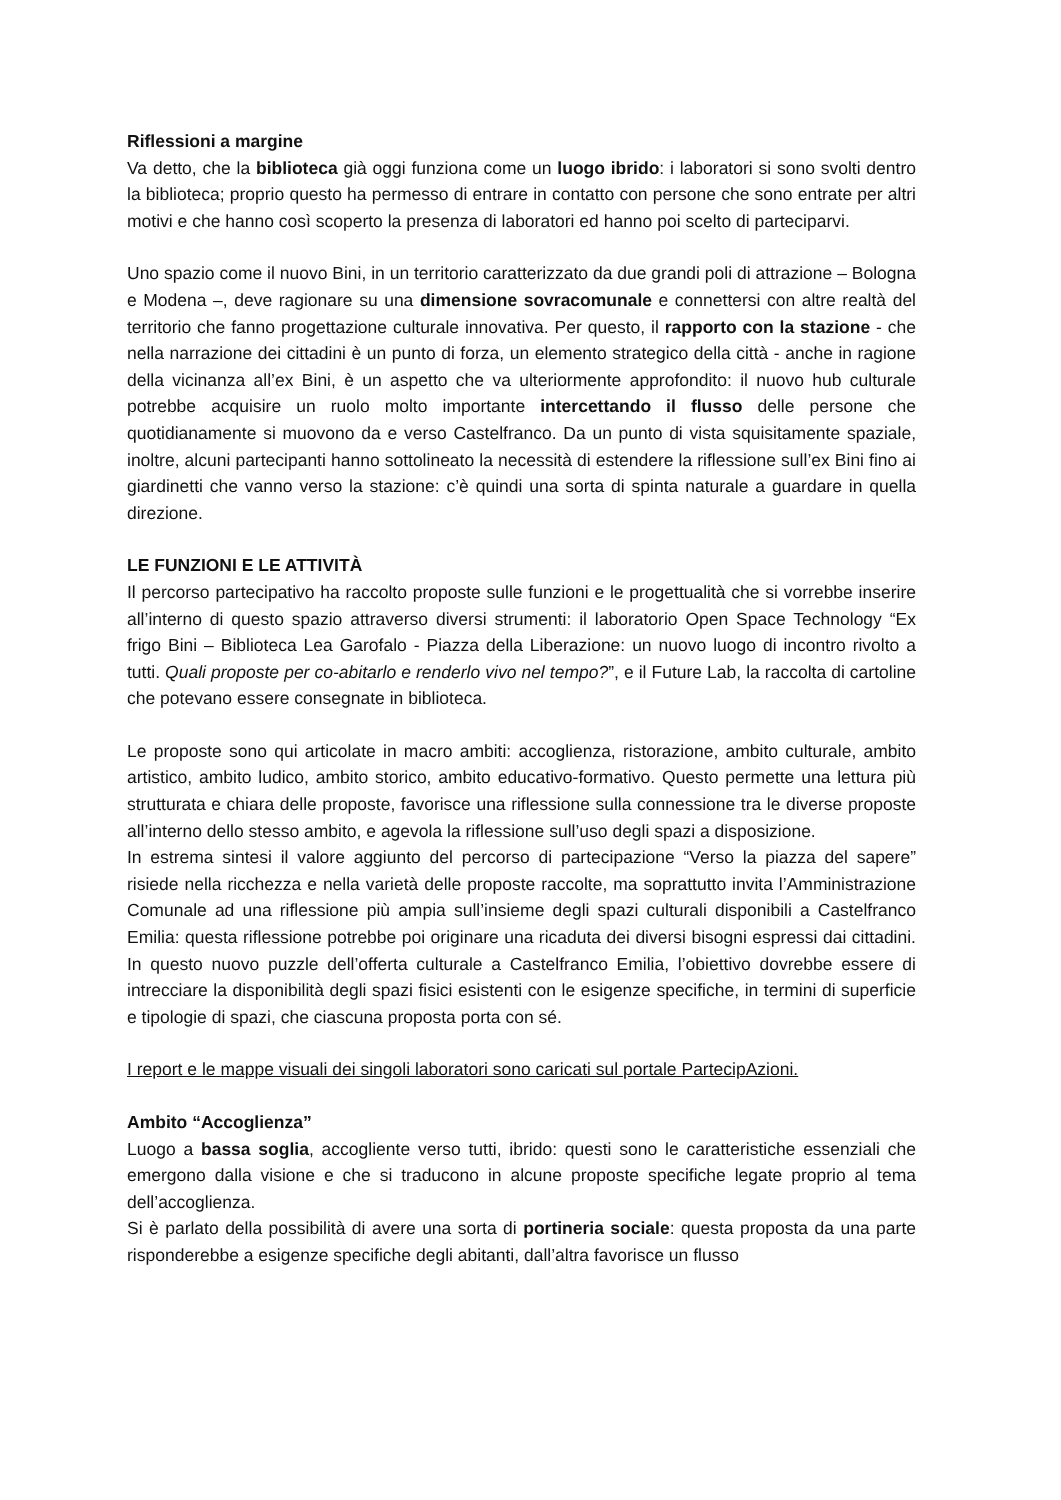Riflessioni a margine
Va detto, che la biblioteca già oggi funziona come un luogo ibrido: i laboratori si sono svolti dentro la biblioteca; proprio questo ha permesso di entrare in contatto con persone che sono entrate per altri motivi e che hanno così scoperto la presenza di laboratori ed hanno poi scelto di parteciparvi.
Uno spazio come il nuovo Bini, in un territorio caratterizzato da due grandi poli di attrazione – Bologna e Modena –, deve ragionare su una dimensione sovracomunale e connettersi con altre realtà del territorio che fanno progettazione culturale innovativa. Per questo, il rapporto con la stazione - che nella narrazione dei cittadini è un punto di forza, un elemento strategico della città - anche in ragione della vicinanza all’ex Bini, è un aspetto che va ulteriormente approfondito: il nuovo hub culturale potrebbe acquisire un ruolo molto importante intercettando il flusso delle persone che quotidianamente si muovono da e verso Castelfranco. Da un punto di vista squisitamente spaziale, inoltre, alcuni partecipanti hanno sottolineato la necessità di estendere la riflessione sull’ex Bini fino ai giardinetti che vanno verso la stazione: c’è quindi una sorta di spinta naturale a guardare in quella direzione.
LE FUNZIONI E LE ATTIVITÀ
Il percorso partecipativo ha raccolto proposte sulle funzioni e le progettualità che si vorrebbe inserire all’interno di questo spazio attraverso diversi strumenti: il laboratorio Open Space Technology “Ex frigo Bini – Biblioteca Lea Garofalo - Piazza della Liberazione: un nuovo luogo di incontro rivolto a tutti. Quali proposte per co-abitarlo e renderlo vivo nel tempo?”, e il Future Lab, la raccolta di cartoline che potevano essere consegnate in biblioteca.
Le proposte sono qui articolate in macro ambiti: accoglienza, ristorazione, ambito culturale, ambito artistico, ambito ludico, ambito storico, ambito educativo-formativo. Questo permette una lettura più strutturata e chiara delle proposte, favorisce una riflessione sulla connessione tra le diverse proposte all’interno dello stesso ambito, e agevola la riflessione sull’uso degli spazi a disposizione.
In estrema sintesi il valore aggiunto del percorso di partecipazione “Verso la piazza del sapere” risiede nella ricchezza e nella varietà delle proposte raccolte, ma soprattutto invita l’Amministrazione Comunale ad una riflessione più ampia sull’insieme degli spazi culturali disponibili a Castelfranco Emilia: questa riflessione potrebbe poi originare una ricaduta dei diversi bisogni espressi dai cittadini. In questo nuovo puzzle dell’offerta culturale a Castelfranco Emilia, l’obiettivo dovrebbe essere di intrecciare la disponibilità degli spazi fisici esistenti con le esigenze specifiche, in termini di superficie e tipologie di spazi, che ciascuna proposta porta con sé.
I report e le mappe visuali dei singoli laboratori sono caricati sul portale PartecipAzioni.
Ambito “Accoglienza”
Luogo a bassa soglia, accogliente verso tutti, ibrido: questi sono le caratteristiche essenziali che emergono dalla visione e che si traducono in alcune proposte specifiche legate proprio al tema dell’accoglienza.
Si è parlato della possibilità di avere una sorta di portineria sociale: questa proposta da una parte risponderebbe a esigenze specifiche degli abitanti, dall’altra favorisce un flusso